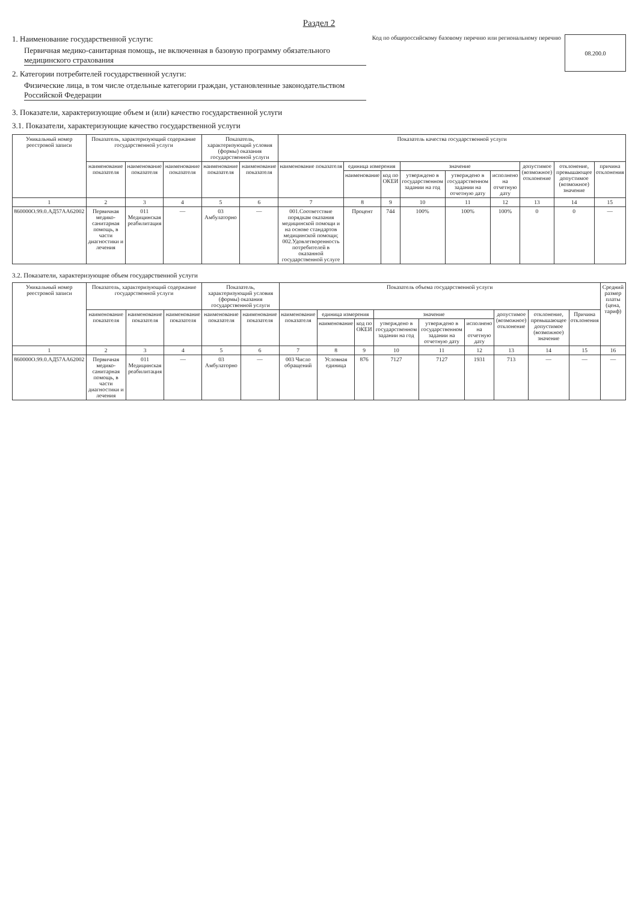Раздел 2
1. Наименование государственной услуги:
Первичная медико-санитарная помощь, не включенная в базовую программу обязательного медицинского страхования
2. Категории потребителей государственной услуги:
Физические лица, в том числе отдельные категории граждан, установленные законодательством Российской Федерации
Код по общероссийскому базовому перечню или региональному перечню
08.200.0
3. Показатели, характеризующие объем и (или) качество государственной услуги
3.1. Показатели, характеризующие качество государственной услуги
| Уникальный номер реестровой записи | Показатель, характеризующий содержание государственной услуги | | | Показатель, характеризующий условия (формы) оказания государственной услуги | | Показатель качества государственной услуги | | | | | | | | |
| --- | --- | --- | --- | --- | --- | --- | --- | --- | --- | --- | --- | --- | --- | --- |
| | наименование показателя | наименование показателя | наименование показателя | наименование показателя | наименование показателя | наименование показателя | единица измерения | | значение | | | допустимое (возможное) отклонение | отклонение, превышающее допустимое (возможное) значение | причина отклонения |
| | | | | | | | наименование | код по ОКЕИ | утверждено в государственном задании на год | утверждено в государственном задании на отчетную дату | исполнено на отчетную дату | | | |
| 1 | 2 | 3 | 4 | 5 | 6 | 7 | 8 | 9 | 10 | 11 | 12 | 13 | 14 | 15 |
| 860000О.99.0.АД57АА62002 | Первичная медико-санитарная помощь, в части диагностики и лечения | 011 Медицинская реабилитация | — | 03 Амбулаторно | — | 001.Соответствие порядкам оказания медицинской помощи и на основе стандартов медицинской помощи; 002.Удовлетворенность потребителей в оказанной государственной услуге | Процент | 744 | 100% | 100% | 100% | 0 | 0 | — |
3.2. Показатели, характеризующие объем государственной услуги
| Уникальный номер реестровой записи | Показатель, характеризующий содержание государственной услуги | | | Показатель, характеризующий условия (формы) оказания государственной услуги | | Показатель объема государственной услуги | | | | | | | | | Средний размер платы (цена, тариф) |
| --- | --- | --- | --- | --- | --- | --- | --- | --- | --- | --- | --- | --- | --- | --- | --- |
| | наименование показателя | наименование показателя | наименование показателя | наименование показателя | наименование показателя | наименование показателя | единица измерения | | значение | | | допустимое (возможное) отклонение | отклонение, превышающее допустимое (возможное) значение | Причина отклонения | |
| | | | | | | | наименование | код по ОКЕИ | утверждено в государственном задании на год | утверждено в государственном задании на отчетную дату | исполнено на отчетную дату | | | | |
| 1 | 2 | 3 | 4 | 5 | 6 | 7 | 8 | 9 | 10 | 11 | 12 | 13 | 14 | 15 | 16 |
| 860000О.99.0.АД57АА62002 | Первичная медико-санитарная помощь, в части диагностики и лечения | 011 Медицинская реабилитация | — | 03 Амбулаторно | — | 003 Число обращений | Условная единица | 876 | 7127 | 7127 | 1931 | 713 | — | — | — |